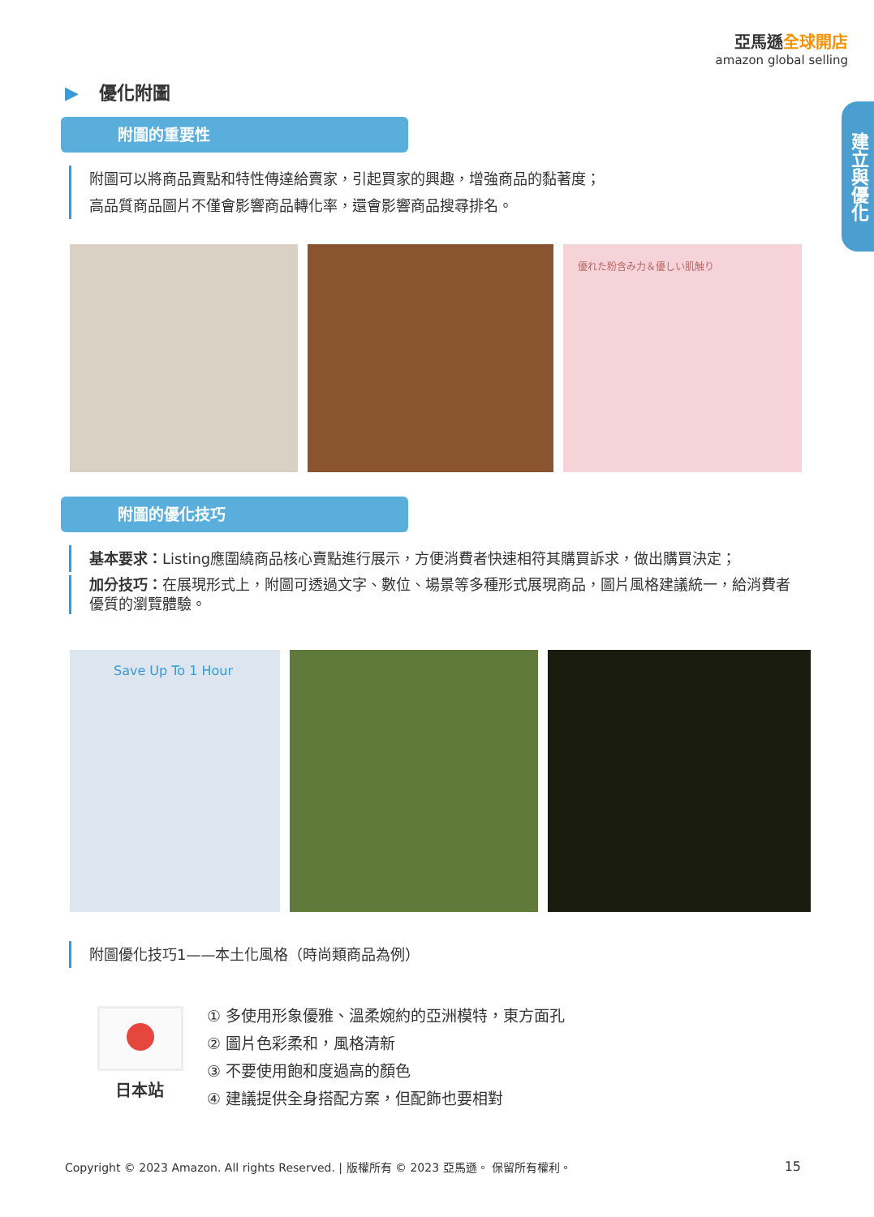亞馬遜全球開店
amazon global selling
建立與優化
▶ 優化附圖
附圖的重要性
附圖可以將商品賣點和特性傳達給賣家，引起買家的興趣，增強商品的黏著度；
高品質商品圖片不僅會影響商品轉化率，還會影響商品搜尋排名。
優れた粉含み力＆優しい肌触り
附圖的優化技巧
基本要求：Listing應圍繞商品核心賣點進行展示，方便消費者快速相符其購買訴求，做出購買決定；
加分技巧：在展現形式上，附圖可透過文字、數位、場景等多種形式展現商品，圖片風格建議統一，給消費者優質的瀏覽體驗。
Save Up To 1 Hour
附圖優化技巧1——本土化風格（時尚類商品為例）
日本站
① 多使用形象優雅、溫柔婉約的亞洲模特，東方面孔
② 圖片色彩柔和，風格清新
③ 不要使用飽和度過高的顏色
④ 建議提供全身搭配方案，但配飾也要相對
Copyright © 2023 Amazon. All rights Reserved. | 版權所有 © 2023 亞馬遜。 保留所有權利。
15